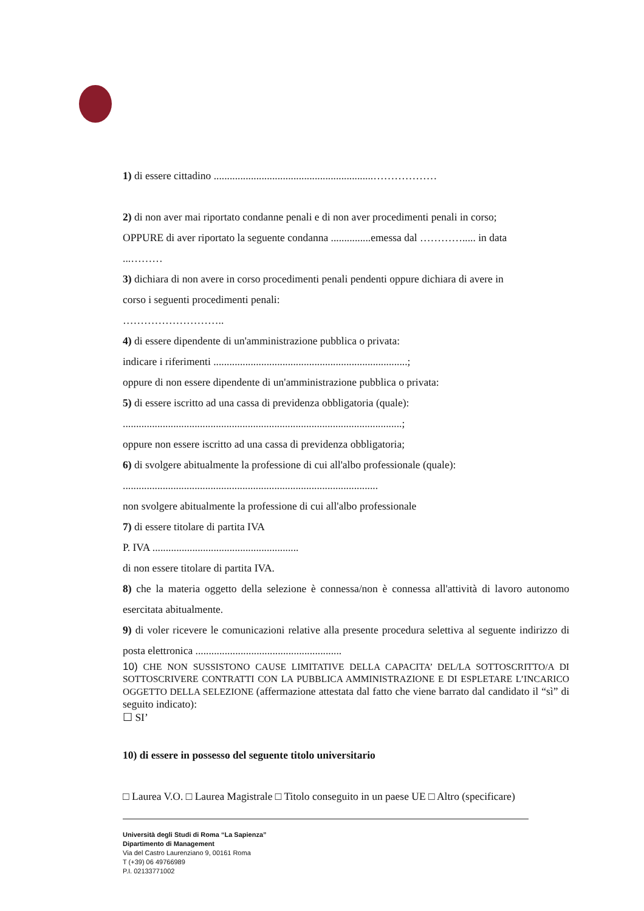1) di essere cittadino ............................................................………………
2) di non aver mai riportato condanne penali e di non aver procedimenti penali in corso;
OPPURE di aver riportato la seguente condanna ...............emessa dal …………..... in data
...………
3) dichiara di non avere in corso procedimenti penali pendenti oppure dichiara di avere in
corso i seguenti procedimenti penali:
………………………..
4) di essere dipendente di un'amministrazione pubblica o privata:
indicare i riferimenti .........................................................................;
oppure di non essere dipendente di un'amministrazione pubblica o privata:
5) di essere iscritto ad una cassa di previdenza obbligatoria (quale):
.........................................................................................................;
oppure non essere iscritto ad una cassa di previdenza obbligatoria;
6) di svolgere abitualmente la professione di cui all'albo professionale (quale):
................................................................................................
non svolgere abitualmente la professione di cui all'albo professionale
7) di essere titolare di partita IVA
P. IVA .......................................................
di non essere titolare di partita IVA.
8) che la materia oggetto della selezione è connessa/non è connessa all'attività di lavoro autonomo esercitata abitualmente.
9) di voler ricevere le comunicazioni relative alla presente procedura selettiva al seguente indirizzo di posta elettronica .......................................................
10) CHE NON SUSSISTONO CAUSE LIMITATIVE DELLA CAPACITA’ DEL/LA SOTTOSCRITTO/A DI SOTTOSCRIVERE CONTRATTI CON LA PUBBLICA AMMINISTRAZIONE E DI ESPLETARE L’INCARICO OGGETTO DELLA SELEZIONE (affermazione attestata dal fatto che viene barrato dal candidato il “sì” di seguito indicato):
☐ SI’
10) di essere in possesso del seguente titolo universitario
□ Laurea V.O. □ Laurea Magistrale □ Titolo conseguito in un paese UE □ Altro (specificare)
Università degli Studi di Roma “La Sapienza”
Dipartimento di Management
Via del Castro Laurenziano 9, 00161 Roma
T (+39) 06 49766989
P.I. 02133771002